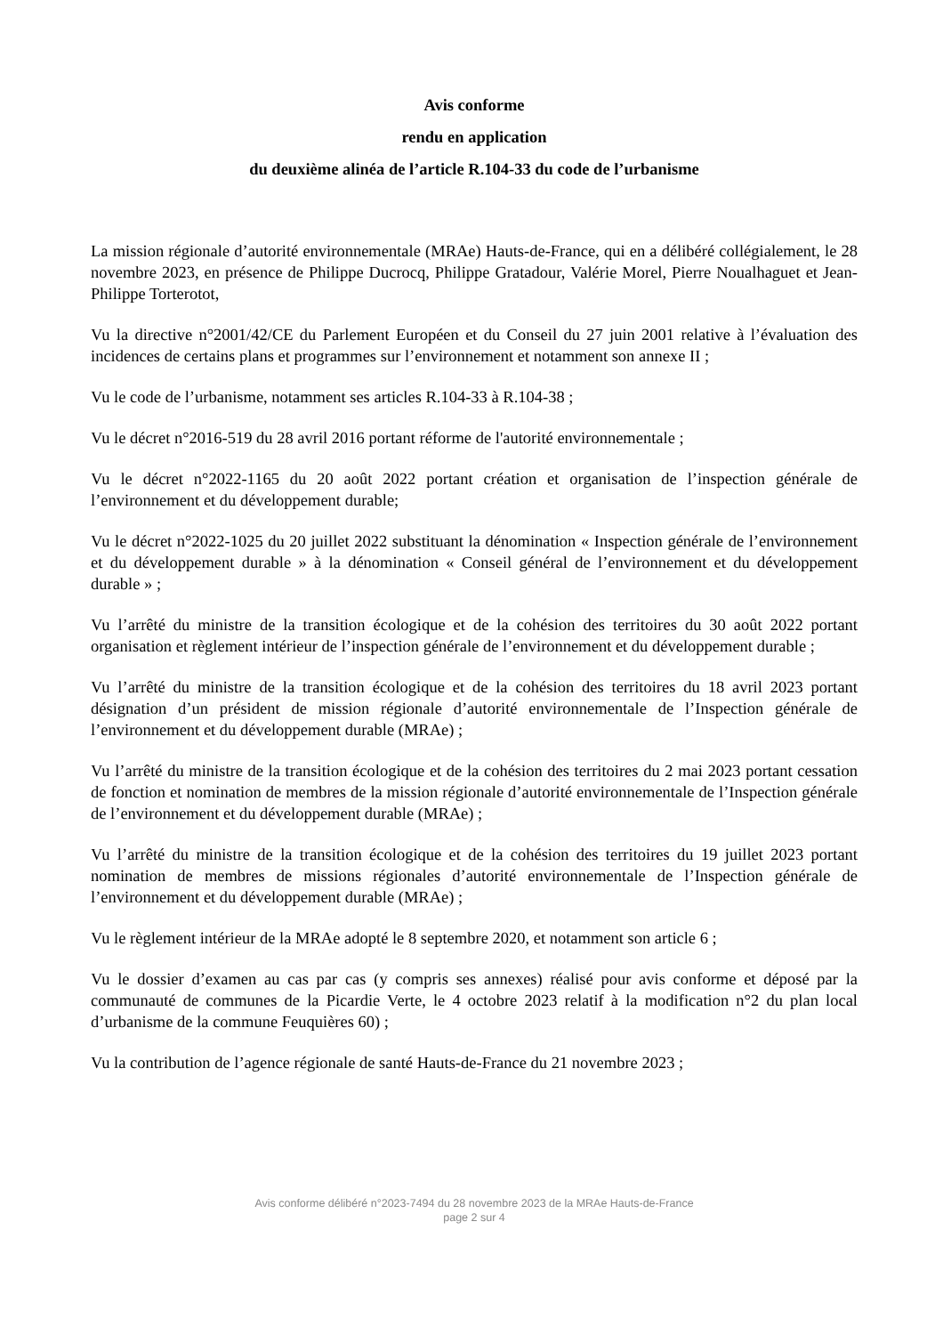Avis conforme
rendu en application
du deuxième alinéa de l’article R.104-33 du code de l’urbanisme
La mission régionale d’autorité environnementale (MRAe) Hauts-de-France, qui en a délibéré collégialement, le 28 novembre 2023, en présence de Philippe Ducrocq, Philippe Gratadour, Valérie Morel, Pierre Noualhaguet et Jean-Philippe Torterotot,
Vu la directive n°2001/42/CE du Parlement Européen et du Conseil du 27 juin 2001 relative à l’évaluation des incidences de certains plans et programmes sur l’environnement et notamment son annexe II ;
Vu le code de l’urbanisme, notamment ses articles R.104-33 à R.104-38 ;
Vu le décret n°2016-519 du 28 avril 2016 portant réforme de l'autorité environnementale ;
Vu le décret n°2022-1165 du 20 août 2022 portant création et organisation de l’inspection générale de l’environnement et du développement durable;
Vu le décret n°2022-1025 du 20 juillet 2022 substituant la dénomination « Inspection générale de l’environnement et du développement durable » à la dénomination « Conseil général de l’environnement et du développement durable » ;
Vu l’arrêté du ministre de la transition écologique et de la cohésion des territoires du 30 août 2022 portant organisation et règlement intérieur de l’inspection générale de l’environnement et du développement durable ;
Vu l’arrêté du ministre de la transition écologique et de la cohésion des territoires du 18 avril 2023 portant désignation d’un président de mission régionale d’autorité environnementale de l’Inspection générale de l’environnement et du développement durable (MRAe) ;
Vu l’arrêté du ministre de la transition écologique et de la cohésion des territoires du 2 mai 2023 portant cessation de fonction et nomination de membres de la mission régionale d’autorité environnementale de l’Inspection générale de l’environnement et du développement durable (MRAe) ;
Vu l’arrêté du ministre de la transition écologique et de la cohésion des territoires du 19 juillet 2023 portant nomination de membres de missions régionales d’autorité environnementale de l’Inspection générale de l’environnement et du développement durable (MRAe) ;
Vu le règlement intérieur de la MRAe adopté le 8 septembre 2020, et notamment son article 6 ;
Vu le dossier d’examen au cas par cas (y compris ses annexes) réalisé pour avis conforme et déposé par la communauté de communes de la Picardie Verte, le 4 octobre 2023 relatif à la modification n°2 du plan local d’urbanisme de la commune Feuquières 60) ;
Vu la contribution de l’agence régionale de santé Hauts-de-France du 21 novembre 2023 ;
Avis conforme délibéré n°2023-7494 du 28 novembre 2023 de la MRAe Hauts-de-France
page 2 sur 4